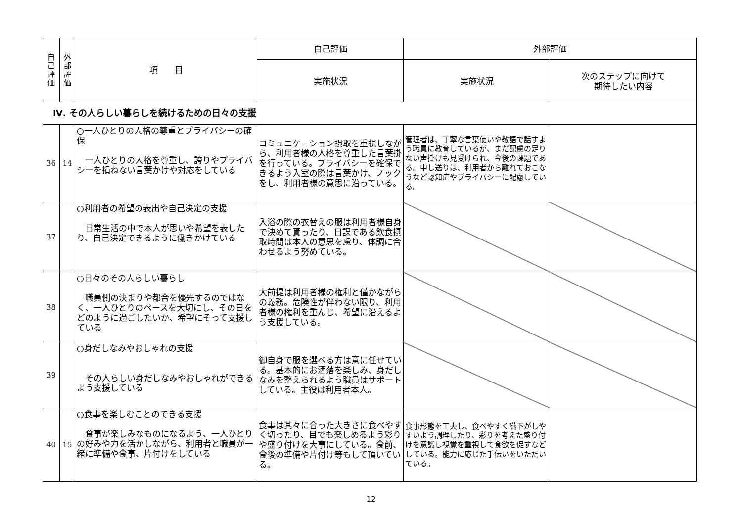| 自 己 評 価 | 外 部 評 価 | 項 目 | 自己評価 | 外部評価 | |
| --- | --- | --- | --- | --- | --- |
| | | | 実施状況 | 実施状況 | 次のステップに向けて 期待したい内容 |
| Ⅳ. その人らしい暮らしを続けるための日々の支援 | | | | | |
| 36 | 14 | ○一人ひとりの人格の尊重とプライバシーの確保 一人ひとりの人格を尊重し、誇りやプライバシーを損ねない言葉かけや対応をしている | コミュニケーション摂取を重視しながら、利用者様の人格を尊重した言葉掛を行っている。プライバシーを確保できるよう入室の際は言葉かけ、ノックをし、利用者様の意思に沿っている。 | 管理者は、丁寧な言葉使いや敬語で話すよう職員に教育しているが、まだ配慮の足りない声掛けも見受けられ、今後の課題である。申し送りは、利用者から離れておこなうなど認知症やプライバシーに配慮している。 | |
| 37 | | ○利用者の希望の表出や自己決定の支援 日常生活の中で本人が思いや希望を表したり、自己決定できるように働きかけている | 入浴の際の衣替えの服は利用者様自身で決めて貰ったり、日課である飲食摂取時間は本人の意思を慮り、体調に合わせるよう努めている。 | | |
| 38 | | ○日々のその人らしい暮らし 職員側の決まりや都合を優先するのではなく、一人ひとりのペースを大切にし、その日をどのように過ごしたいか、希望にそって支援している | 大前提は利用者様の権利と僅かながらの義務。危険性が伴わない限り、利用者様の権利を重んじ、希望に沿えるよう支援している。 | | |
| 39 | | ○身だしなみやおしゃれの支援 その人らしい身だしなみやおしゃれができるよう支援している | 御自身で服を選べる方は意に任せている。基本的にお洒落を楽しみ、身だしなみを整えられるよう職員はサポートしている。主役は利用者本人。 | | |
| 40 | 15 | ○食事を楽しむことのできる支援 食事が楽しみなものになるよう、一人ひとりの好みや力を活かしながら、利用者と職員が一緒に準備や食事、片付けをしている | 食事は其々に合った大きさに食べやすく切ったり、目でも楽しめるよう彩りや盛り付けを大事にしている。食前、食後の準備や片付け等もして頂いている。 | 食事形態を工夫し、食べやすく嚥下がしやすいよう調理したり、彩りを考えた盛り付けを意識し視覚を重視して食欲を促すなどしている。能力に応じた手伝いをいただいている。 | |
12